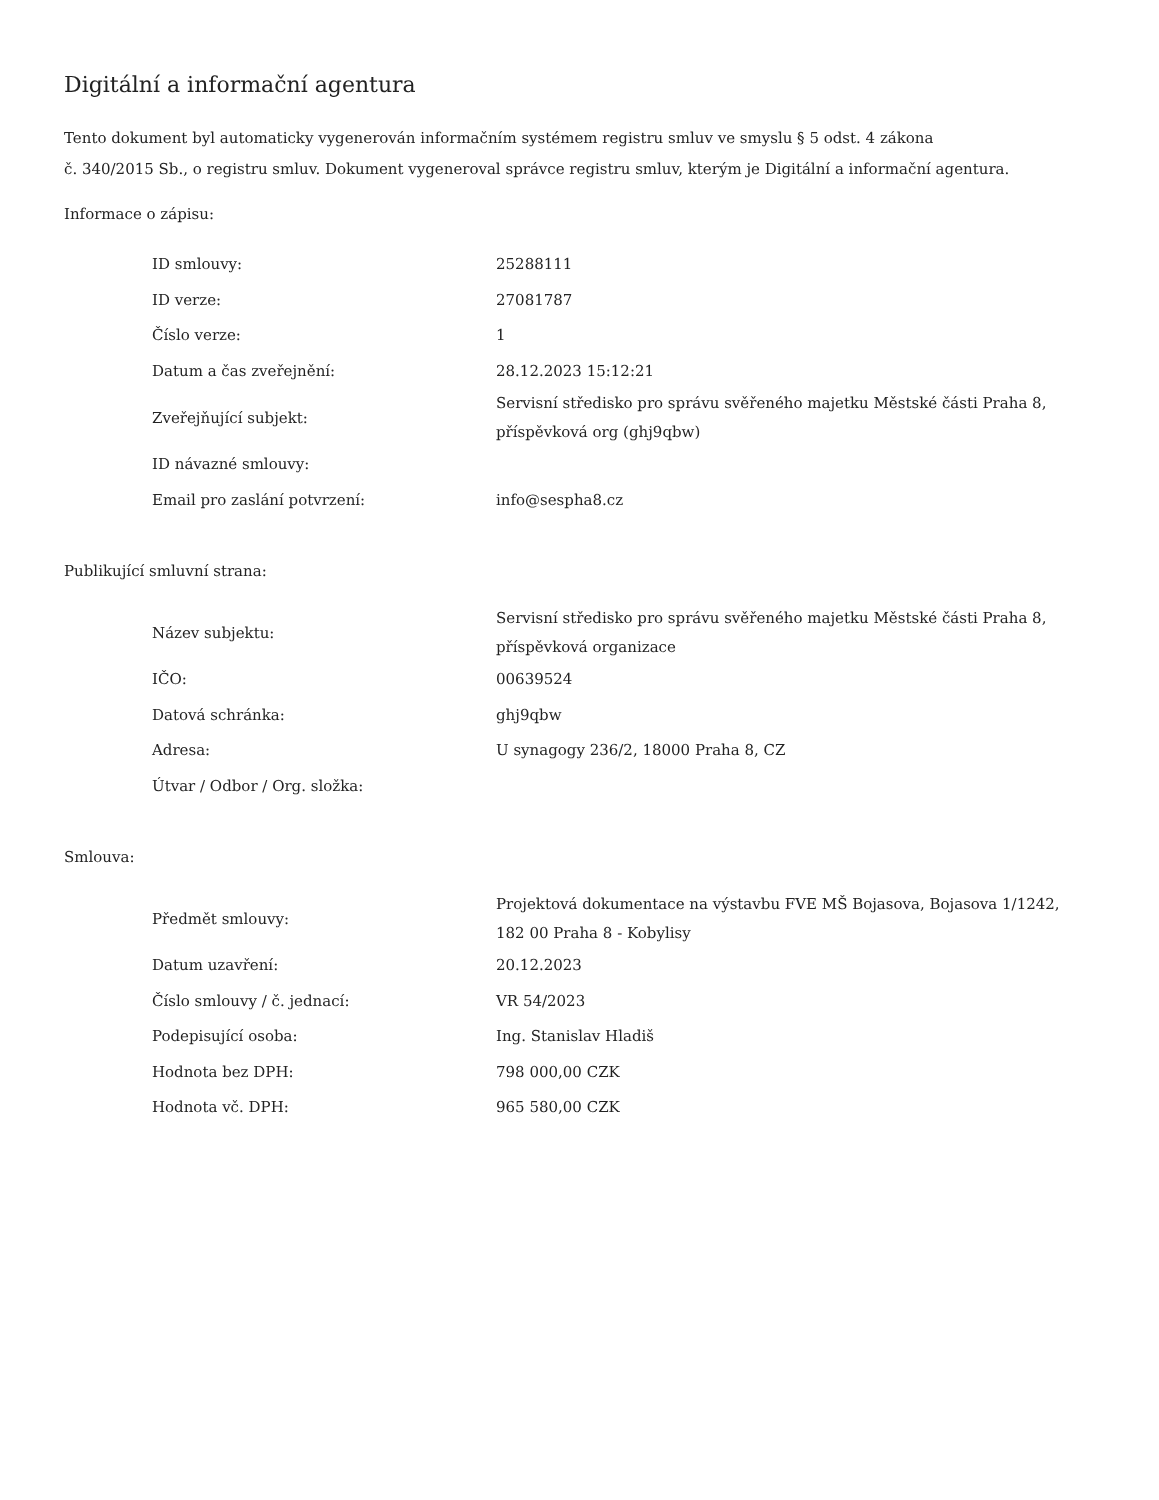Digitální a informační agentura
Tento dokument byl automaticky vygenerován informačním systémem registru smluv ve smyslu § 5 odst. 4 zákona
č. 340/2015 Sb., o registru smluv. Dokument vygeneroval správce registru smluv, kterým je Digitální a informační agentura.
Informace o zápisu:
| ID smlouvy: | 25288111 |
| ID verze: | 27081787 |
| Číslo verze: | 1 |
| Datum a čas zveřejnění: | 28.12.2023 15:12:21 |
| Zveřejňující subjekt: | Servisní středisko pro správu svěřeného majetku Městské části Praha 8, příspěvková org (ghj9qbw) |
| ID návazné smlouvy: | |
| Email pro zaslání potvrzení: | info@sespha8.cz |
Publikující smluvní strana:
| Název subjektu: | Servisní středisko pro správu svěřeného majetku Městské části Praha 8, příspěvková organizace |
| IČO: | 00639524 |
| Datová schránka: | ghj9qbw |
| Adresa: | U synagogy 236/2, 18000 Praha 8, CZ |
| Útvar / Odbor / Org. složka: | |
Smlouva:
| Předmět smlouvy: | Projektová dokumentace na výstavbu FVE MŠ Bojasova, Bojasova 1/1242, 182 00 Praha 8 - Kobylisy |
| Datum uzavření: | 20.12.2023 |
| Číslo smlouvy / č. jednací: | VR 54/2023 |
| Podepisující osoba: | Ing. Stanislav Hladiš |
| Hodnota bez DPH: | 798 000,00 CZK |
| Hodnota vč. DPH: | 965 580,00 CZK |